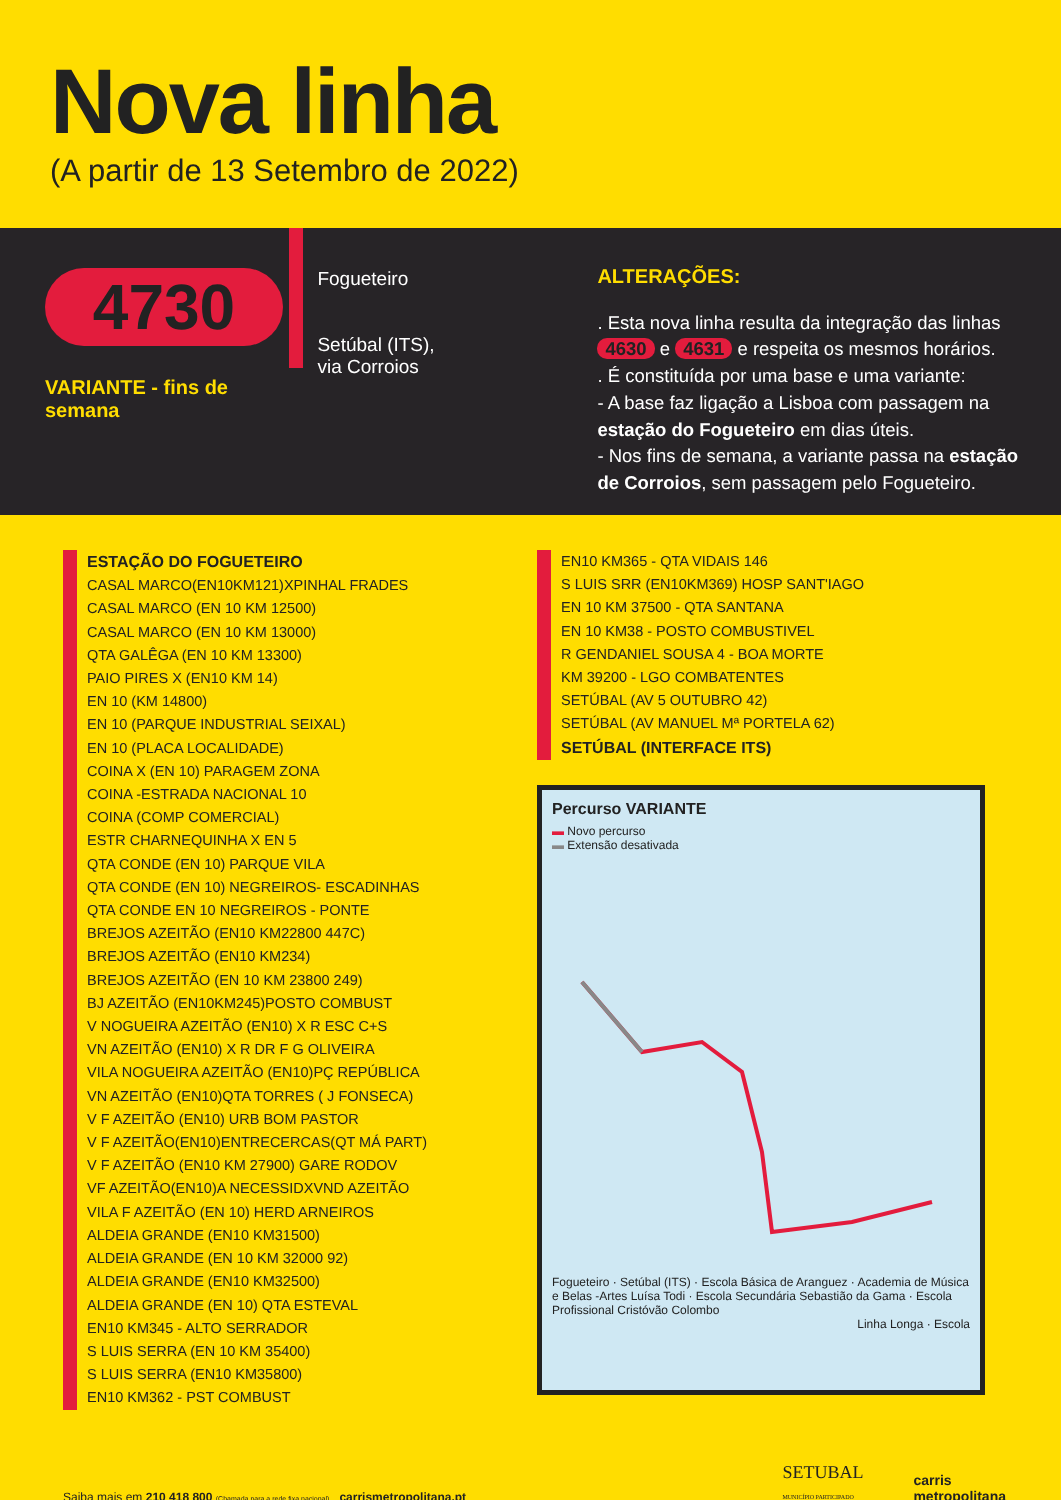Nova linha
(A partir de 13 Setembro de 2022)
4730
VARIANTE - fins de semana
Fogueteiro
Setúbal (ITS),
via Corroios
ALTERAÇÕES:
. Esta nova linha resulta da integração das linhas 4630 e 4631 e respeita os mesmos horários.
. É constituída por uma base e uma variante:
- A base faz ligação a Lisboa com passagem na estação do Fogueteiro em dias úteis.
- Nos fins de semana, a variante passa na estação de Corroios, sem passagem pelo Fogueteiro.
ESTAÇÃO DO FOGUETEIRO
CASAL MARCO(EN10KM121)XPINHAL FRADES
CASAL MARCO (EN 10 KM 12500)
CASAL MARCO (EN 10 KM 13000)
QTA GALÊGA (EN 10 KM 13300)
PAIO PIRES X (EN10 KM 14)
EN 10 (KM 14800)
EN 10 (PARQUE INDUSTRIAL SEIXAL)
EN 10 (PLACA LOCALIDADE)
COINA X (EN 10) PARAGEM ZONA
COINA -ESTRADA NACIONAL 10
COINA (COMP COMERCIAL)
ESTR CHARNEQUINHA X EN 5
QTA CONDE (EN 10) PARQUE VILA
QTA CONDE (EN 10) NEGREIROS- ESCADINHAS
QTA CONDE EN 10 NEGREIROS - PONTE
BREJOS AZEITÃO (EN10 KM22800 447C)
BREJOS AZEITÃO (EN10 KM234)
BREJOS AZEITÃO (EN 10 KM 23800 249)
BJ AZEITÃO (EN10KM245)POSTO COMBUST
V NOGUEIRA AZEITÃO (EN10) X R ESC C+S
VN AZEITÃO (EN10) X R DR F G OLIVEIRA
VILA NOGUEIRA AZEITÃO (EN10)PÇ REPÚBLICA
VN AZEITÃO (EN10)QTA TORRES ( J FONSECA)
V F AZEITÃO (EN10) URB BOM PASTOR
V F AZEITÃO(EN10)ENTRECERCAS(QT MÁ PART)
V F AZEITÃO (EN10 KM 27900) GARE RODOV
VF AZEITÃO(EN10)A NECESSIDXVND AZEITÃO
VILA F AZEITÃO (EN 10) HERD ARNEIROS
ALDEIA GRANDE (EN10 KM31500)
ALDEIA GRANDE (EN 10 KM 32000 92)
ALDEIA GRANDE (EN10 KM32500)
ALDEIA GRANDE (EN 10) QTA ESTEVAL
EN10 KM345 - ALTO SERRADOR
S LUIS SERRA (EN 10 KM 35400)
S LUIS SERRA (EN10 KM35800)
EN10 KM362 - PST COMBUST
EN10 KM365 - QTA VIDAIS 146
S LUIS SRR (EN10KM369) HOSP SANT'IAGO
EN 10 KM 37500 - QTA SANTANA
EN 10 KM38 - POSTO COMBUSTIVEL
R GENDANIEL SOUSA 4 - BOA MORTE
KM 39200 - LGO COMBATENTES
SETÚBAL (AV 5 OUTUBRO 42)
SETÚBAL (AV MANUEL Mª PORTELA 62)
SETÚBAL (INTERFACE ITS)
Percurso VARIANTE
▬ Novo percurso
▬ Extensão desativada
Fogueteiro · Setúbal (ITS) · Escola Básica de Aranguez · Academia de Música e Belas -Artes Luísa Todi · Escola Secundária Sebastião da Gama · Escola Profissional Cristóvão Colombo
Linha Longa · Escola
Saiba mais em 210 418 800 (Chamada para a rede fixa nacional) carrismetropolitana.pt
SETUBAL
MUNICÍPIO PARTICIPADO
carris
metropolitana